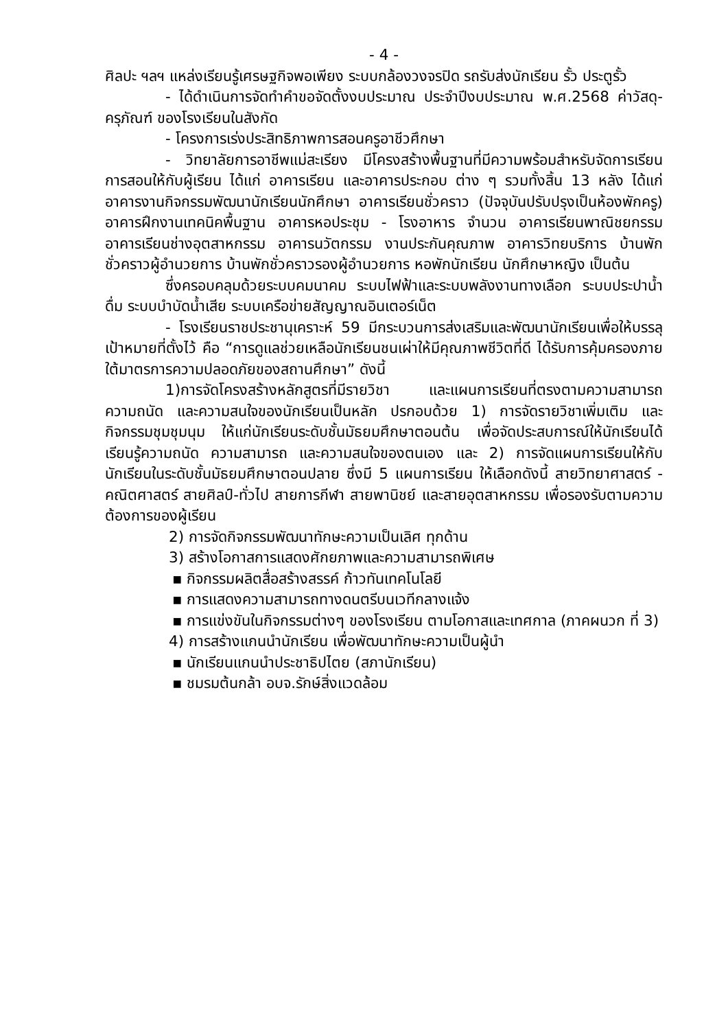- 4 -
ศิลปะ ฯลฯ แหล่งเรียนรู้เศรษฐกิจพอเพียง ระบบกล้องวงจรปิด รถรับส่งนักเรียน รั้ว ประตูรั้ว
- ได้ดำเนินการจัดทำคำขอจัดตั้งงบประมาณ ประจำปีงบประมาณ พ.ศ.2568 ค่าวัสดุ-ครุภัณฑ์ ของโรงเรียนในสังกัด
- โครงการเร่งประสิทธิภาพการสอนครูอาชีวศึกษา
- วิทยาลัยการอาชีพแม่สะเรียง มีโครงสร้างพื้นฐานที่มีความพร้อมสำหรับจัดการเรียนการสอนให้กับผู้เรียน ได้แก่ อาคารเรียน และอาคารประกอบ ต่าง ๆ รวมทั้งสิ้น 13 หลัง ได้แก่ อาคารงานกิจกรรมพัฒนานักเรียนนักศึกษา อาคารเรียนชั่วคราว (ปัจจุบันปรับปรุงเป็นห้องพักครู) อาคารฝึกงานเทคนิคพื้นฐาน อาคารหอประชุม - โรงอาหาร จำนวน อาคารเรียนพาณิชยกรรม อาคารเรียนช่างอุตสาหกรรม อาคารนวัตกรรม งานประกันคุณภาพ อาคารวิทยบริการ บ้านพักชั่วคราวผู้อำนวยการ บ้านพักชั่วคราวรองผู้อำนวยการ หอพักนักเรียน นักศึกษาหญิง เป็นต้น
ซึ่งครอบคลุมด้วยระบบคมนาคม ระบบไฟฟ้าและระบบพลังงานทางเลือก ระบบประปาน้ำดื่ม ระบบบำบัดน้ำเสีย ระบบเครือข่ายสัญญาณอินเตอร์เน็ต
- โรงเรียนราชประชานุเคราะห์ 59 มีกระบวนการส่งเสริมและพัฒนานักเรียนเพื่อให้บรรลุเป้าหมายที่ตั้งไว้ คือ “การดูแลช่วยเหลือนักเรียนชนเผ่าให้มีคุณภาพชีวิตที่ดี ได้รับการคุ้มครองภายใต้มาตรการความปลอดภัยของสถานศึกษา” ดังนี้
1)การจัดโครงสร้างหลักสูตรที่มีรายวิชา และแผนการเรียนที่ตรงตามความสามารถ ความถนัด และความสนใจของนักเรียนเป็นหลัก ปรกอบด้วย 1) การจัดรายวิชาเพิ่มเติม และกิจกรรมชุมชุมนุม ให้แก่นักเรียนระดับชั้นมัธยมศึกษาตอนต้น เพื่อจัดประสบการณ์ให้นักเรียนได้เรียนรู้ความถนัด ความสามารถ และความสนใจของตนเอง และ 2) การจัดแผนการเรียนให้กับนักเรียนในระดับชั้นมัธยมศึกษาตอนปลาย ซึ่งมี 5 แผนการเรียน ให้เลือกดังนี้ สายวิทยาศาสตร์ - คณิตศาสตร์ สายศิลป์-ทั่วไป สายการกีฬา สายพานิชย์ และสายอุตสาหกรรม เพื่อรองรับตามความต้องการของผู้เรียน
2) การจัดกิจกรรมพัฒนาทักษะความเป็นเลิศ ทุกด้าน
3) สร้างโอกาสการแสดงศักยภาพและความสามารถพิเศษ
▪ กิจกรรมผลิตสื่อสร้างสรรค์ ก้าวทันเทคโนโลยี
▪ การแสดงความสามารถทางดนตรีบนเวทีกลางแจ้ง
▪ การแข่งขันในกิจกรรมต่างๆ ของโรงเรียน ตามโอกาสและเทศกาล (ภาคผนวก ที่ 3)
4) การสร้างแกนนำนักเรียน เพื่อพัฒนาทักษะความเป็นผู้นำ
▪ นักเรียนแกนนำประชาธิปไตย (สภานักเรียน)
▪ ชมรมต้นกล้า อบจ.รักษ์สิ่งแวดล้อม